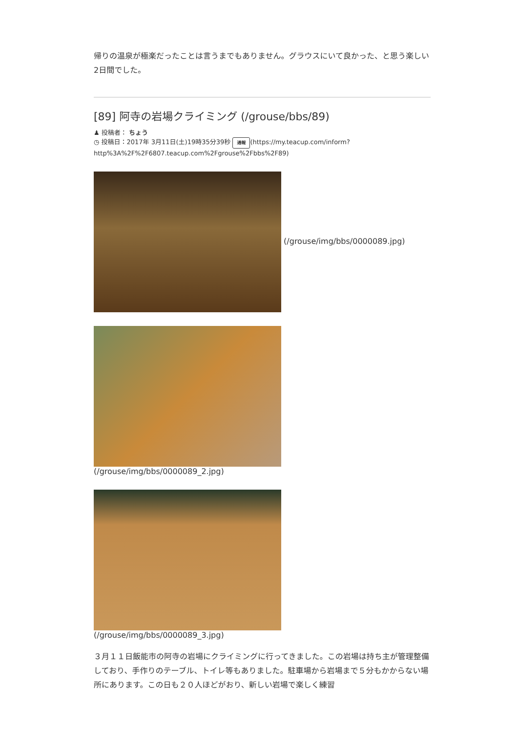帰りの温泉が極楽だったことは言うまでもありません。グラウスにいて良かった、と思う楽しい2日間でした。
[89] 阿寺の岩場クライミング (/grouse/bbs/89)
♟ 投稿者： ちょう
◷ 投稿日：2017年 3月11日(土)19時35分39秒 通報 (https://my.teacup.com/inform?http%3A%2F%2F6807.teacup.com%2Fgrouse%2Fbbs%2F89)
(/grouse/img/bbs/0000089.jpg)
(/grouse/img/bbs/0000089_2.jpg)
(/grouse/img/bbs/0000089_3.jpg)
３月１１日飯能市の阿寺の岩場にクライミングに行ってきました。この岩場は持ち主が管理整備しており、手作りのテーブル、トイレ等もありました。駐車場から岩場まで５分もかからない場所にあります。この日も２０人ほどがおり、新しい岩場で楽しく練習